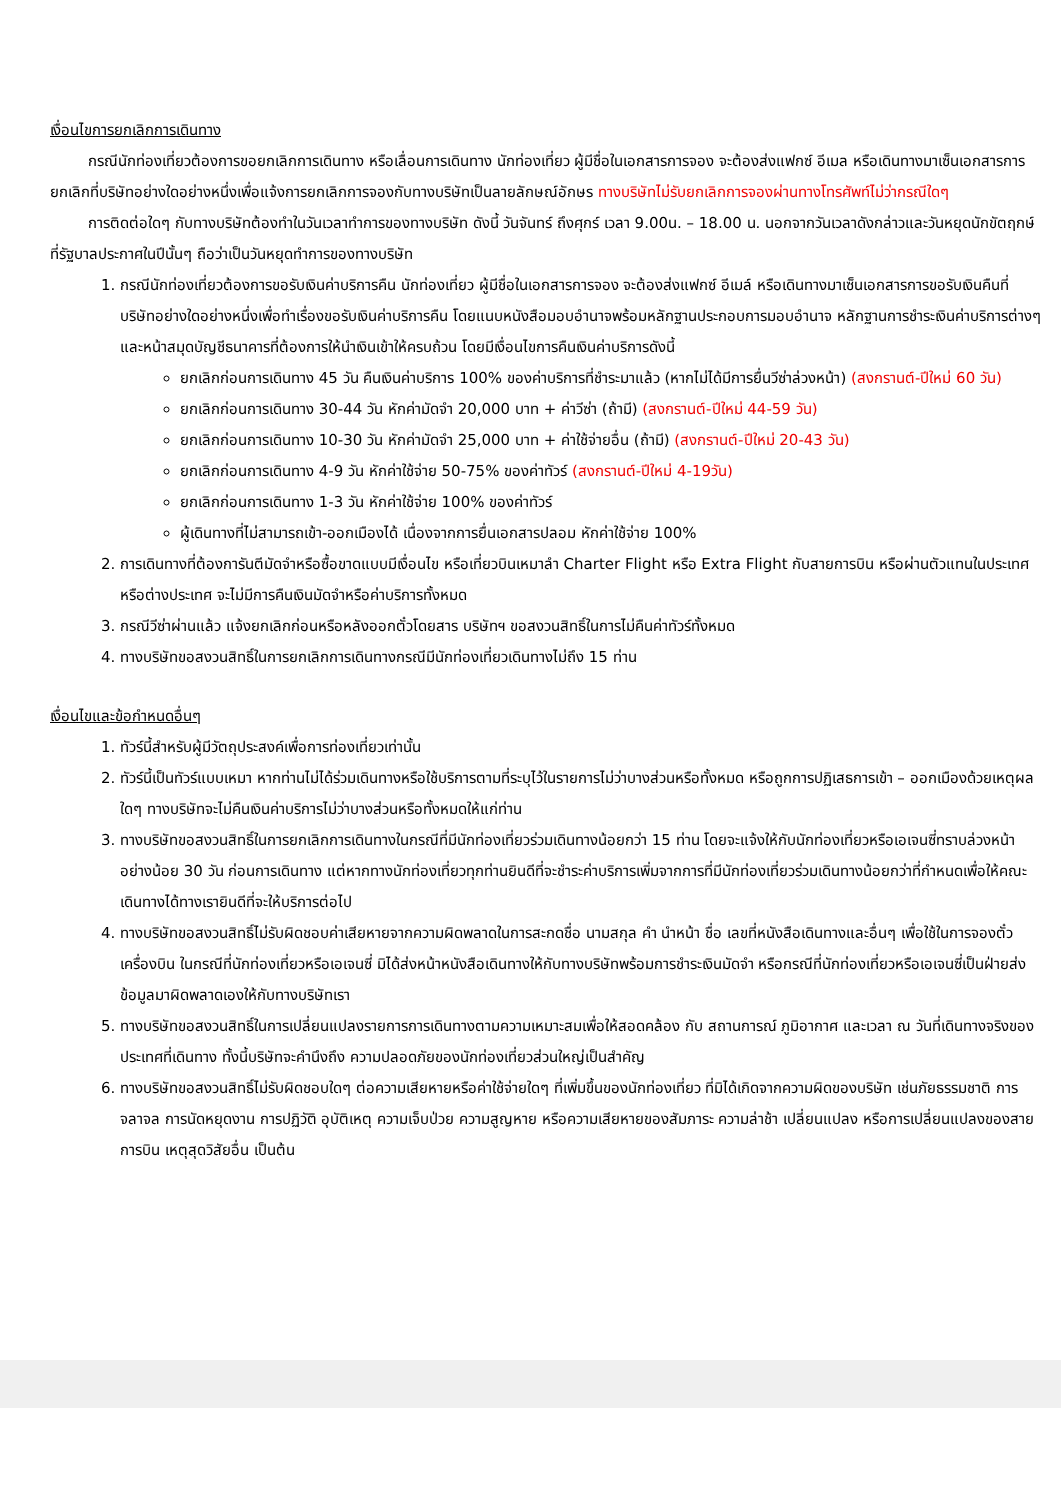เงื่อนไขการยกเลิกการเดินทาง
กรณีนักท่องเที่ยวต้องการขอยกเลิกการเดินทาง หรือเลื่อนการเดินทาง นักท่องเที่ยว ผู้มีชื่อในเอกสารการจอง จะต้องส่งแฟกซ์ อีเมล หรือเดินทางมาเซ็นเอกสารการยกเลิกที่บริษัทอย่างใดอย่างหนึ่งเพื่อแจ้งการยกเลิกการจองกับทางบริษัทเป็นลายลักษณ์อักษร ทางบริษัทไม่รับยกเลิกการจองผ่านทางโทรศัพท์ไม่ว่ากรณีใดๆ
การติดต่อใดๆ กับทางบริษัทต้องทำในวันเวลาทำการของทางบริษัท ดังนี้ วันจันทร์ ถึงศุกร์ เวลา 9.00น. – 18.00 น. นอกจากวันเวลาดังกล่าวและวันหยุดนักขัตฤกษ์ที่รัฐบาลประกาศในปีนั้นๆ ถือว่าเป็นวันหยุดทำการของทางบริษัท
1. กรณีนักท่องเที่ยวต้องการขอรับเงินค่าบริการคืน นักท่องเที่ยว ผู้มีชื่อในเอกสารการจอง จะต้องส่งแฟกซ์ อีเมล์ หรือเดินทางมาเซ็นเอกสารการขอรับเงินคืนที่บริษัทอย่างใดอย่างหนึ่งเพื่อทำเรื่องขอรับเงินค่าบริการคืน โดยแนบหนังสือมอบอำนาจพร้อมหลักฐานประกอบการมอบอำนาจ หลักฐานการชำระเงินค่าบริการต่างๆ และหน้าสมุดบัญชีธนาคารที่ต้องการให้นำเงินเข้าให้ครบถ้วน โดยมีเงื่อนไขการคืนเงินค่าบริการดังนี้
ยกเลิกก่อนการเดินทาง 45 วัน คืนเงินค่าบริการ 100% ของค่าบริการที่ชำระมาแล้ว (หากไม่ได้มีการยื่นวีซ่าล่วงหน้า) (สงกรานต์-ปีใหม่ 60 วัน)
ยกเลิกก่อนการเดินทาง 30-44 วัน หักค่ามัดจำ 20,000 บาท + ค่าวีซ่า (ถ้ามี) (สงกรานต์-ปีใหม่ 44-59 วัน)
ยกเลิกก่อนการเดินทาง 10-30 วัน หักค่ามัดจำ 25,000 บาท + ค่าใช้จ่ายอื่น (ถ้ามี) (สงกรานต์-ปีใหม่ 20-43 วัน)
ยกเลิกก่อนการเดินทาง 4-9 วัน หักค่าใช้จ่าย 50-75% ของค่าทัวร์ (สงกรานต์-ปีใหม่ 4-19วัน)
ยกเลิกก่อนการเดินทาง 1-3 วัน หักค่าใช้จ่าย 100% ของค่าทัวร์
ผู้เดินทางที่ไม่สามารถเข้า-ออกเมืองได้ เนื่องจากการยื่นเอกสารปลอม หักค่าใช้จ่าย 100%
2. การเดินทางที่ต้องการันตีมัดจำหรือซื้อขาดแบบมีเงื่อนไข หรือเที่ยวบินเหมาลำ Charter Flight หรือ Extra Flight กับสายการบิน หรือผ่านตัวแทนในประเทศหรือต่างประเทศ จะไม่มีการคืนเงินมัดจำหรือค่าบริการทั้งหมด
3. กรณีวีซ่าผ่านแล้ว แจ้งยกเลิกก่อนหรือหลังออกตั๋วโดยสาร บริษัทฯ ขอสงวนสิทธิ์ในการไม่คืนค่าทัวร์ทั้งหมด
4. ทางบริษัทขอสงวนสิทธิ์ในการยกเลิกการเดินทางกรณีมีนักท่องเที่ยวเดินทางไม่ถึง 15 ท่าน
เงื่อนไขและข้อกำหนดอื่นๆ
1. ทัวร์นี้สำหรับผู้มีวัตถุประสงค์เพื่อการท่องเที่ยวเท่านั้น
2. ทัวร์นี้เป็นทัวร์แบบเหมา หากท่านไม่ได้ร่วมเดินทางหรือใช้บริการตามที่ระบุไว้ในรายการไม่ว่าบางส่วนหรือทั้งหมด หรือถูกการปฏิเสธการเข้า – ออกเมืองด้วยเหตุผลใดๆ ทางบริษัทจะไม่คืนเงินค่าบริการไม่ว่าบางส่วนหรือทั้งหมดให้แก่ท่าน
3. ทางบริษัทขอสงวนสิทธิ์ในการยกเลิกการเดินทางในกรณีที่มีนักท่องเที่ยวร่วมเดินทางน้อยกว่า 15 ท่าน โดยจะแจ้งให้กับนักท่องเที่ยวหรือเอเจนซี่ทราบล่วงหน้าอย่างน้อย 30 วัน ก่อนการเดินทาง แต่หากทางนักท่องเที่ยวทุกท่านยินดีที่จะชำระค่าบริการเพิ่มจากการที่มีนักท่องเที่ยวร่วมเดินทางน้อยกว่าที่กำหนดเพื่อให้คณะเดินทางได้ทางเรายินดีที่จะให้บริการต่อไป
4. ทางบริษัทขอสงวนสิทธิ์ไม่รับผิดชอบค่าเสียหายจากความผิดพลาดในการสะกดชื่อ นามสกุล คำ นำหน้า ชื่อ เลขที่หนังสือเดินทางและอื่นๆ เพื่อใช้ในการจองตั๋วเครื่องบิน ในกรณีที่นักท่องเที่ยวหรือเอเจนซี่ มิได้ส่งหน้าหนังสือเดินทางให้กับทางบริษัทพร้อมการชำระเงินมัดจำ หรือกรณีที่นักท่องเที่ยวหรือเอเจนซี่เป็นฝ่ายส่งข้อมูลมาผิดพลาดเองให้กับทางบริษัทเรา
5. ทางบริษัทขอสงวนสิทธิ์ในการเปลี่ยนแปลงรายการการเดินทางตามความเหมาะสมเพื่อให้สอดคล้อง กับ สถานการณ์ ภูมิอากาศ และเวลา ณ วันที่เดินทางจริงของประเทศที่เดินทาง ทั้งนี้บริษัทจะคำนึงถึง ความปลอดภัยของนักท่องเที่ยวส่วนใหญ่เป็นสำคัญ
6. ทางบริษัทขอสงวนสิทธิ์ไม่รับผิดชอบใดๆ ต่อความเสียหายหรือค่าใช้จ่ายใดๆ ที่เพิ่มขึ้นของนักท่องเที่ยว ที่มิได้เกิดจากความผิดของบริษัท เช่นภัยธรรมชาติ การจลาจล การนัดหยุดงาน การปฏิวัติ อุบัติเหตุ ความเจ็บป่วย ความสูญหาย หรือความเสียหายของสัมภาระ ความล่าช้า เปลี่ยนแปลง หรือการเปลี่ยนแปลงของสายการบิน เหตุสุดวิสัยอื่น เป็นต้น